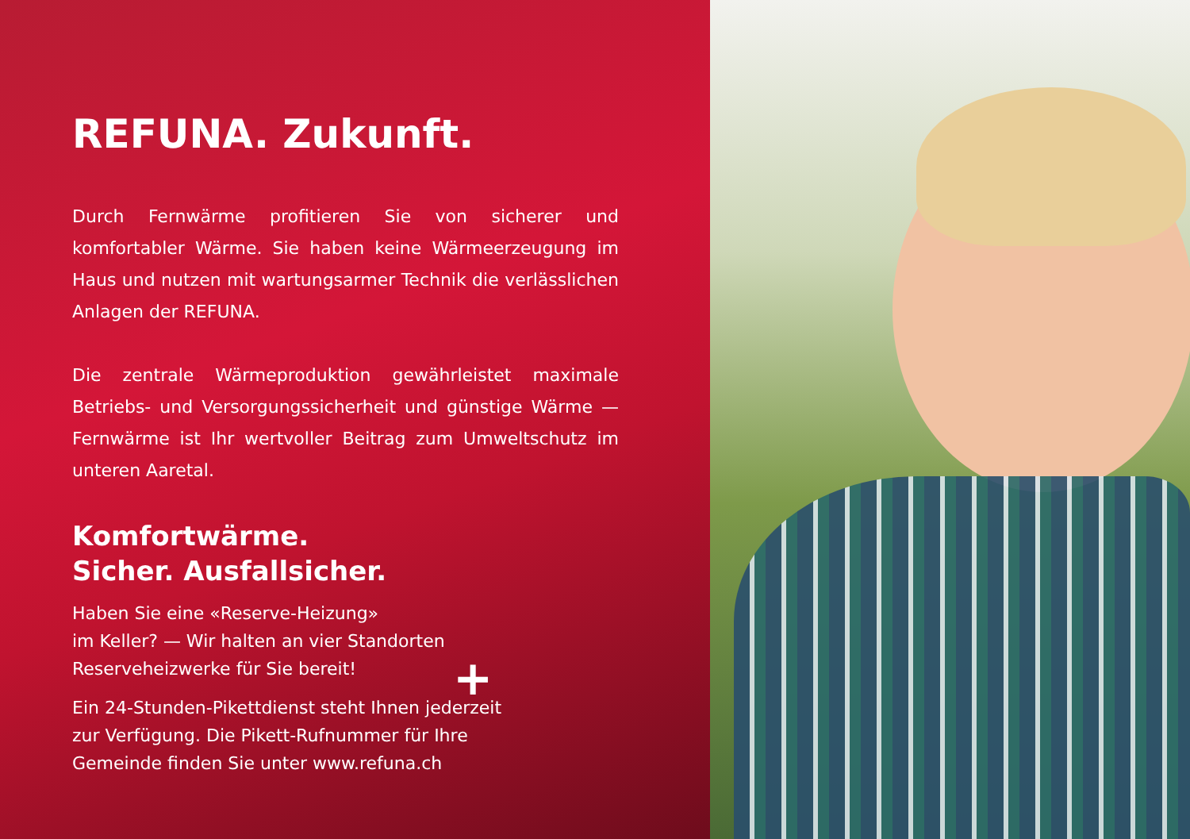REFUNA. Zukunft.
Durch Fernwärme profitieren Sie von sicherer und komfortabler Wärme. Sie haben keine Wärmeerzeugung im Haus und nutzen mit wartungsarmer Technik die verlässlichen Anlagen der REFUNA.
Die zentrale Wärmeproduktion gewährleistet maximale Betriebs- und Versorgungssicherheit und günstige Wärme — Fernwärme ist Ihr wertvoller Beitrag zum Umweltschutz im unteren Aaretal.
Komfortwärme.
Sicher. Ausfallsicher.
Haben Sie eine «Reserve-Heizung»
im Keller? — Wir halten an vier Standorten
Reserveheizwerke für Sie bereit!
+
Ein 24-Stunden-Pikettdienst steht Ihnen jederzeit
zur Verfügung. Die Pikett-Rufnummer für Ihre
Gemeinde finden Sie unter www.refuna.ch